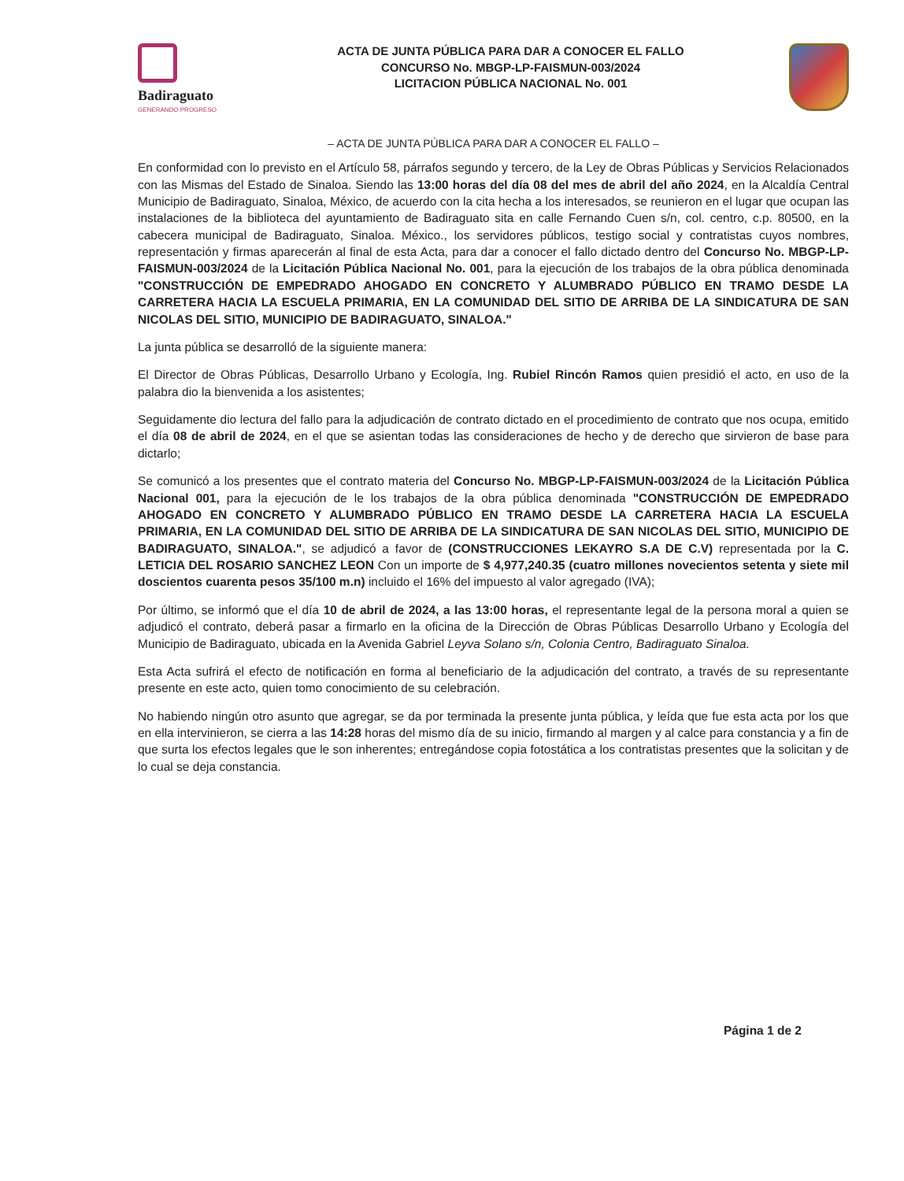Badiraguato
GENERANDO PROGRESO
ACTA DE JUNTA PÚBLICA PARA DAR A CONOCER EL FALLO
CONCURSO No. MBGP-LP-FAISMUN-003/2024
LICITACION PÚBLICA NACIONAL No. 001
– ACTA DE JUNTA PÚBLICA PARA DAR A CONOCER EL FALLO –
En conformidad con lo previsto en el Artículo 58, párrafos segundo y tercero, de la Ley de Obras Públicas y Servicios Relacionados con las Mismas del Estado de Sinaloa. Siendo las 13:00 horas del día 08 del mes de abril del año 2024, en la Alcaldía Central Municipio de Badiraguato, Sinaloa, México, de acuerdo con la cita hecha a los interesados, se reunieron en el lugar que ocupan las instalaciones de la biblioteca del ayuntamiento de Badiraguato sita en calle Fernando Cuen s/n, col. centro, c.p. 80500, en la cabecera municipal de Badiraguato, Sinaloa. México., los servidores públicos, testigo social y contratistas cuyos nombres, representación y firmas aparecerán al final de esta Acta, para dar a conocer el fallo dictado dentro del Concurso No. MBGP-LP-FAISMUN-003/2024 de la Licitación Pública Nacional No. 001, para la ejecución de los trabajos de la obra pública denominada "CONSTRUCCIÓN DE EMPEDRADO AHOGADO EN CONCRETO Y ALUMBRADO PÚBLICO EN TRAMO DESDE LA CARRETERA HACIA LA ESCUELA PRIMARIA, EN LA COMUNIDAD DEL SITIO DE ARRIBA DE LA SINDICATURA DE SAN NICOLAS DEL SITIO, MUNICIPIO DE BADIRAGUATO, SINALOA."
La junta pública se desarrolló de la siguiente manera:
El Director de Obras Públicas, Desarrollo Urbano y Ecología, Ing. Rubiel Rincón Ramos quien presidió el acto, en uso de la palabra dio la bienvenida a los asistentes;
Seguidamente dio lectura del fallo para la adjudicación de contrato dictado en el procedimiento de contrato que nos ocupa, emitido el día 08 de abril de 2024, en el que se asientan todas las consideraciones de hecho y de derecho que sirvieron de base para dictarlo;
Se comunicó a los presentes que el contrato materia del Concurso No. MBGP-LP-FAISMUN-003/2024 de la Licitación Pública Nacional 001, para la ejecución de le los trabajos de la obra pública denominada "CONSTRUCCIÓN DE EMPEDRADO AHOGADO EN CONCRETO Y ALUMBRADO PÚBLICO EN TRAMO DESDE LA CARRETERA HACIA LA ESCUELA PRIMARIA, EN LA COMUNIDAD DEL SITIO DE ARRIBA DE LA SINDICATURA DE SAN NICOLAS DEL SITIO, MUNICIPIO DE BADIRAGUATO, SINALOA.", se adjudicó a favor de (CONSTRUCCIONES LEKAYRO S.A DE C.V) representada por la C. LETICIA DEL ROSARIO SANCHEZ LEON Con un importe de $ 4,977,240.35 (cuatro millones novecientos setenta y siete mil doscientos cuarenta pesos 35/100 m.n) incluido el 16% del impuesto al valor agregado (IVA);
Por último, se informó que el día 10 de abril de 2024, a las 13:00 horas, el representante legal de la persona moral a quien se adjudicó el contrato, deberá pasar a firmarlo en la oficina de la Dirección de Obras Públicas Desarrollo Urbano y Ecología del Municipio de Badiraguato, ubicada en la Avenida Gabriel Leyva Solano s/n, Colonia Centro, Badiraguato Sinaloa.
Esta Acta sufrirá el efecto de notificación en forma al beneficiario de la adjudicación del contrato, a través de su representante presente en este acto, quien tomo conocimiento de su celebración.
No habiendo ningún otro asunto que agregar, se da por terminada la presente junta pública, y leída que fue esta acta por los que en ella intervinieron, se cierra a las 14:28 horas del mismo día de su inicio, firmando al margen y al calce para constancia y a fin de que surta los efectos legales que le son inherentes; entregándose copia fotostática a los contratistas presentes que la solicitan y de lo cual se deja constancia.
Página 1 de 2